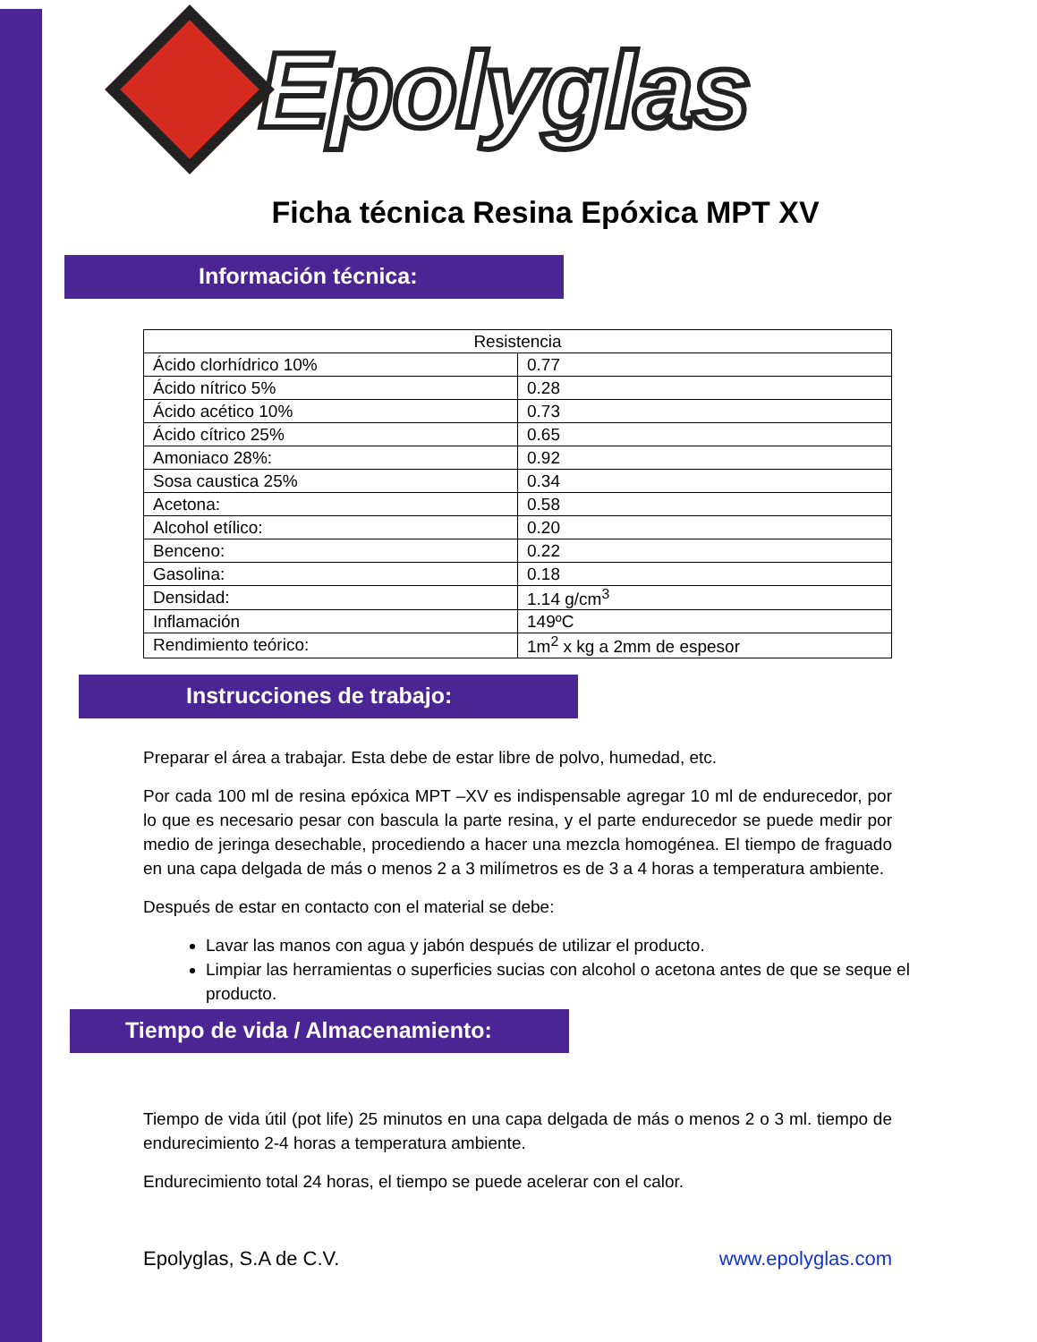Epolyglas
Ficha técnica Resina Epóxica MPT XV
Información técnica:
| Resistencia | |
| --- | --- |
| Ácido clorhídrico 10% | 0.77 |
| Ácido nítrico 5% | 0.28 |
| Ácido acético 10% | 0.73 |
| Ácido cítrico 25% | 0.65 |
| Amoniaco 28%: | 0.92 |
| Sosa caustica 25% | 0.34 |
| Acetona: | 0.58 |
| Alcohol etílico: | 0.20 |
| Benceno: | 0.22 |
| Gasolina: | 0.18 |
| Densidad: | 1.14 g/cm<sup>3</sup> |
| Inflamación | 149ºC |
| Rendimiento teórico: | 1m<sup>2</sup> x kg a 2mm de espesor |
Instrucciones de trabajo:
Preparar el área a trabajar. Esta debe de estar libre de polvo, humedad, etc.
Por cada 100 ml de resina epóxica MPT –XV es indispensable agregar 10 ml de endurecedor, por lo que es necesario pesar con bascula la parte resina, y el parte endurecedor se puede medir por medio de jeringa desechable, procediendo a hacer una mezcla homogénea. El tiempo de fraguado en una capa delgada de más o menos 2 a 3 milímetros es de 3 a 4 horas a temperatura ambiente.
Después de estar en contacto con el material se debe:
Lavar las manos con agua y jabón después de utilizar el producto.
Limpiar las herramientas o superficies sucias con alcohol o acetona antes de que se seque el producto.
Tiempo de vida / Almacenamiento:
Tiempo de vida útil (pot life) 25 minutos en una capa delgada de más o menos 2 o 3 ml. tiempo de endurecimiento 2-4 horas a temperatura ambiente.
Endurecimiento total 24 horas, el tiempo se puede acelerar con el calor.
Epolyglas, S.A de C.V. www.epolyglas.com